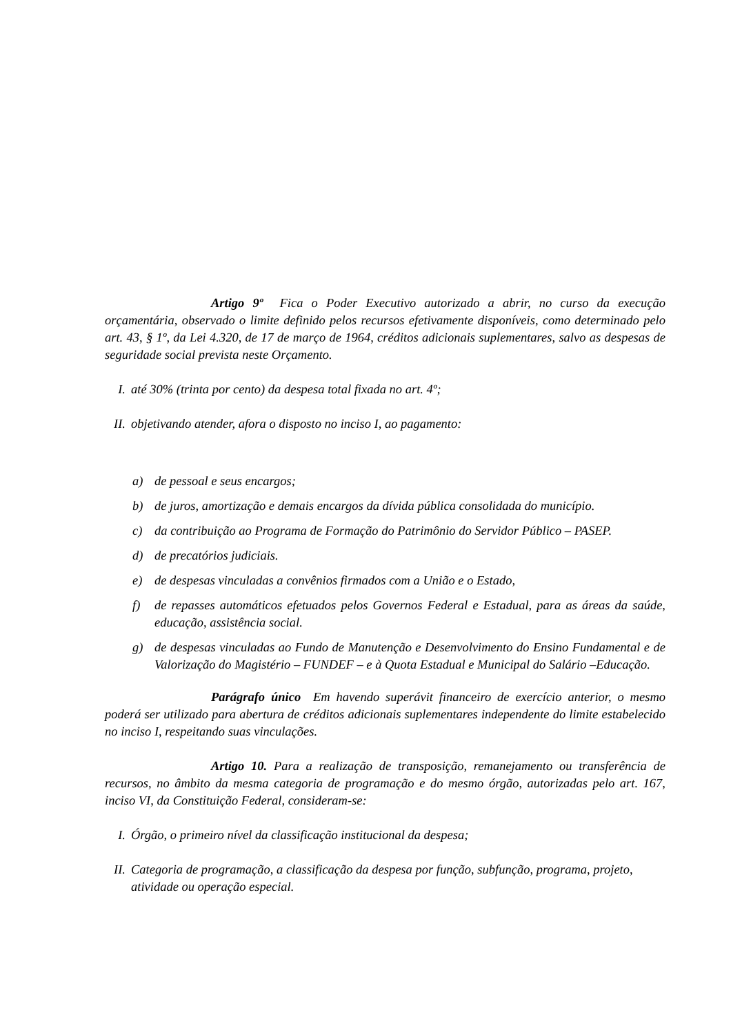Artigo 9º Fica o Poder Executivo autorizado a abrir, no curso da execução orçamentária, observado o limite definido pelos recursos efetivamente disponíveis, como determinado pelo art. 43, § 1º, da Lei 4.320, de 17 de março de 1964, créditos adicionais suplementares, salvo as despesas de seguridade social prevista neste Orçamento.
I. até 30% (trinta por cento) da despesa total fixada no art. 4º;
II. objetivando atender, afora o disposto no inciso I, ao pagamento:
a)
de pessoal e seus encargos;
b)
de juros, amortização e demais encargos da dívida pública consolidada do município.
c)
da contribuição ao Programa de Formação do Patrimônio do Servidor Público – PASEP.
d)
de precatórios judiciais.
e)
de despesas vinculadas a convênios firmados com a União e o Estado,
f)
de repasses automáticos efetuados pelos Governos Federal e Estadual, para as áreas da saúde, educação, assistência social.
g)
de despesas vinculadas ao Fundo de Manutenção e Desenvolvimento do Ensino Fundamental e de Valorização do Magistério – FUNDEF – e à Quota Estadual e Municipal do Salário –Educação.
Parágrafo único Em havendo superávit financeiro de exercício anterior, o mesmo poderá ser utilizado para abertura de créditos adicionais suplementares independente do limite estabelecido no inciso I, respeitando suas vinculações.
Artigo 10. Para a realização de transposição, remanejamento ou transferência de recursos, no âmbito da mesma categoria de programação e do mesmo órgão, autorizadas pelo art. 167, inciso VI, da Constituição Federal, consideram-se:
I. Órgão, o primeiro nível da classificação institucional da despesa;
II. Categoria de programação, a classificação da despesa por função, subfunção, programa, projeto, atividade ou operação especial.